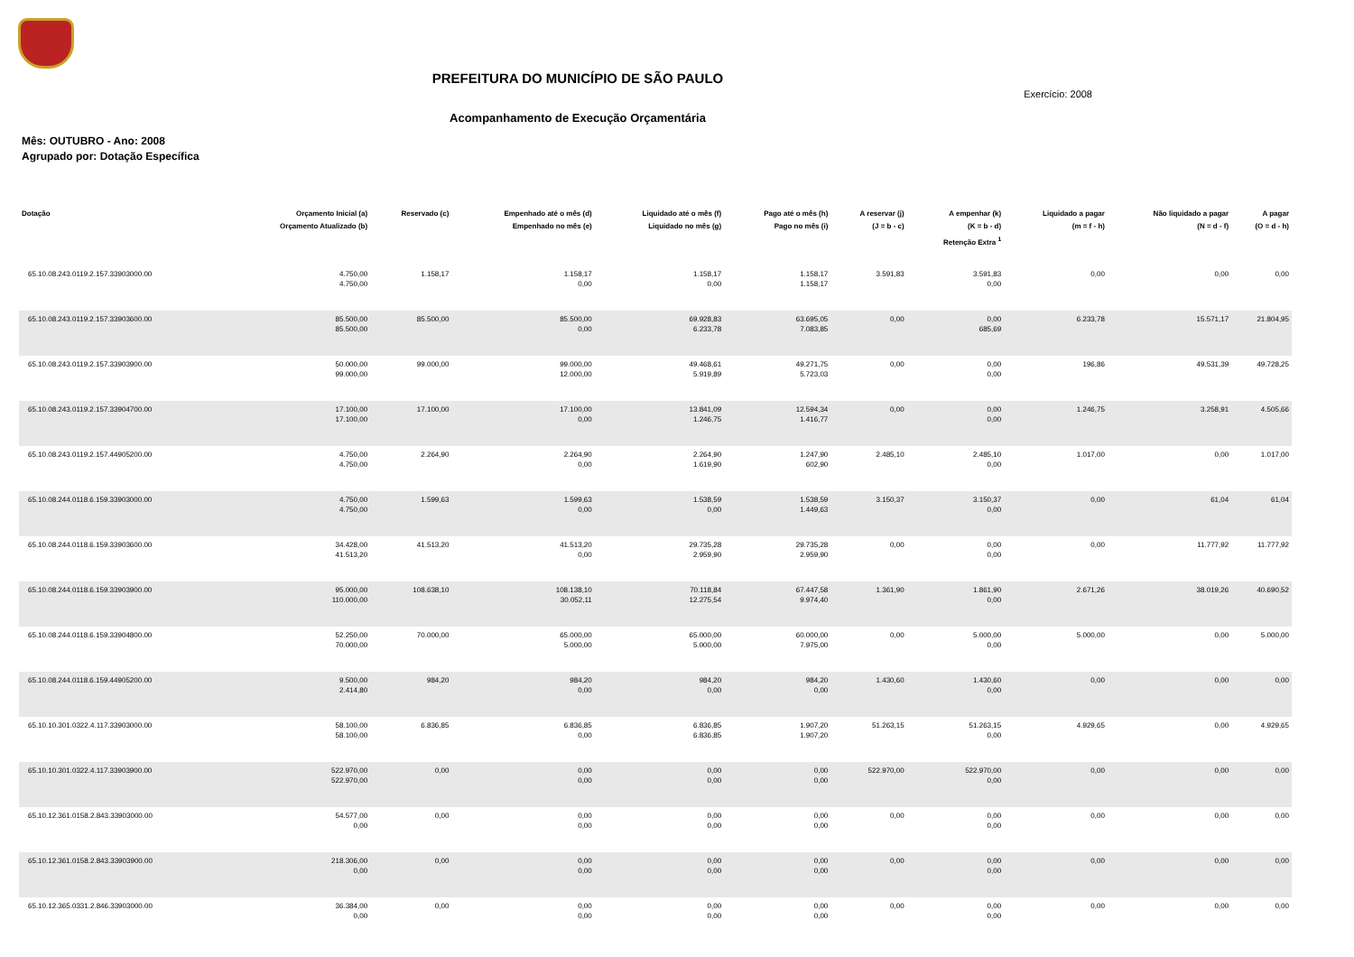PREFEITURA DO MUNICÍPIO DE SÃO PAULO
Exercício: 2008
Acompanhamento de Execução Orçamentária
Mês: OUTUBRO - Ano: 2008
Agrupado por: Dotação Específica
| Dotação | Orçamento Inicial (a) Orçamento Atualizado (b) | Reservado (c) | Empenhado até o mês (d) Empenhado no mês (e) | Liquidado até o mês (f) Liquidado no mês (g) | Pago até o mês (h) Pago no mês (i) | A reservar (j) (J = b - c) | A empenhar (k) (K = b - d) Retenção Extra <sup>1</sup> | Liquidado a pagar (m = f - h) | Não liquidado a pagar (N = d - f) | A pagar (O = d - h) |
| --- | --- | --- | --- | --- | --- | --- | --- | --- | --- | --- |
| 65.10.08.243.0119.2.157.33903000.00 | 4.750,00 4.750,00 | 1.158,17 | 1.158,17 0,00 | 1.158,17 0,00 | 1.158,17 1.158,17 | 3.591,83 | 3.591,83 0,00 | 0,00 | 0,00 | 0,00 |
| 65.10.08.243.0119.2.157.33903600.00 | 85.500,00 85.500,00 | 85.500,00 | 85.500,00 0,00 | 69.928,83 6.233,78 | 63.695,05 7.083,85 | 0,00 | 0,00 685,69 | 6.233,78 | 15.571,17 | 21.804,95 |
| 65.10.08.243.0119.2.157.33903900.00 | 50.000,00 99.000,00 | 99.000,00 | 99.000,00 12.000,00 | 49.468,61 5.919,89 | 49.271,75 5.723,03 | 0,00 | 0,00 0,00 | 196,86 | 49.531,39 | 49.728,25 |
| 65.10.08.243.0119.2.157.33904700.00 | 17.100,00 17.100,00 | 17.100,00 | 17.100,00 0,00 | 13.841,09 1.246,75 | 12.594,34 1.416,77 | 0,00 | 0,00 0,00 | 1.246,75 | 3.258,91 | 4.505,66 |
| 65.10.08.243.0119.2.157.44905200.00 | 4.750,00 4.750,00 | 2.264,90 | 2.264,90 0,00 | 2.264,90 1.619,90 | 1.247,90 602,90 | 2.485,10 | 2.485,10 0,00 | 1.017,00 | 0,00 | 1.017,00 |
| 65.10.08.244.0118.6.159.33903000.00 | 4.750,00 4.750,00 | 1.599,63 | 1.599,63 0,00 | 1.538,59 0,00 | 1.538,59 1.449,63 | 3.150,37 | 3.150,37 0,00 | 0,00 | 61,04 | 61,04 |
| 65.10.08.244.0118.6.159.33903600.00 | 34.428,00 41.513,20 | 41.513,20 | 41.513,20 0,00 | 29.735,28 2.959,90 | 29.735,28 2.959,90 | 0,00 | 0,00 0,00 | 0,00 | 11.777,92 | 11.777,92 |
| 65.10.08.244.0118.6.159.33903900.00 | 95.000,00 110.000,00 | 108.638,10 | 108.138,10 30.052,11 | 70.118,84 12.275,54 | 67.447,58 9.974,40 | 1.361,90 | 1.861,90 0,00 | 2.671,26 | 38.019,26 | 40.690,52 |
| 65.10.08.244.0118.6.159.33904800.00 | 52.250,00 70.000,00 | 70.000,00 | 65.000,00 5.000,00 | 65.000,00 5.000,00 | 60.000,00 7.975,00 | 0,00 | 5.000,00 0,00 | 5.000,00 | 0,00 | 5.000,00 |
| 65.10.08.244.0118.6.159.44905200.00 | 9.500,00 2.414,80 | 984,20 | 984,20 0,00 | 984,20 0,00 | 984,20 0,00 | 1.430,60 | 1.430,60 0,00 | 0,00 | 0,00 | 0,00 |
| 65.10.10.301.0322.4.117.33903000.00 | 58.100,00 58.100,00 | 6.836,85 | 6.836,85 0,00 | 6.836,85 6.836,85 | 1.907,20 1.907,20 | 51.263,15 | 51.263,15 0,00 | 4.929,65 | 0,00 | 4.929,65 |
| 65.10.10.301.0322.4.117.33903900.00 | 522.970,00 522.970,00 | 0,00 | 0,00 0,00 | 0,00 0,00 | 0,00 0,00 | 522.970,00 | 522.970,00 0,00 | 0,00 | 0,00 | 0,00 |
| 65.10.12.361.0158.2.843.33903000.00 | 54.577,00 0,00 | 0,00 | 0,00 0,00 | 0,00 0,00 | 0,00 0,00 | 0,00 | 0,00 0,00 | 0,00 | 0,00 | 0,00 |
| 65.10.12.361.0158.2.843.33903900.00 | 218.306,00 0,00 | 0,00 | 0,00 0,00 | 0,00 0,00 | 0,00 0,00 | 0,00 | 0,00 0,00 | 0,00 | 0,00 | 0,00 |
| 65.10.12.365.0331.2.846.33903000.00 | 36.384,00 0,00 | 0,00 | 0,00 0,00 | 0,00 0,00 | 0,00 0,00 | 0,00 | 0,00 0,00 | 0,00 | 0,00 | 0,00 |